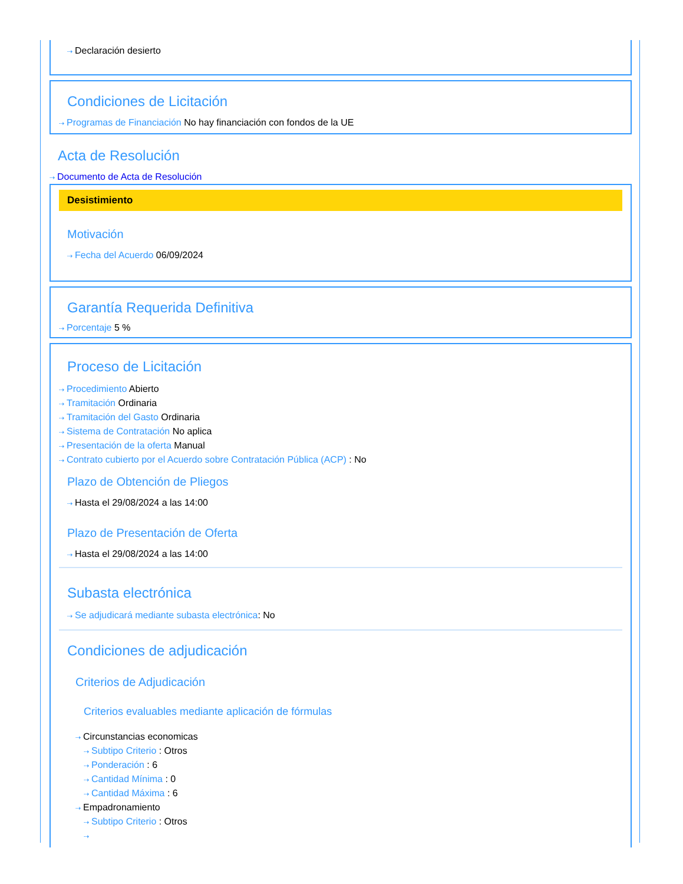⇢ Declaración desierto
Condiciones de Licitación
⇢ Programas de Financiación No hay financiación con fondos de la UE
Acta de Resolución
⇢ Documento de Acta de Resolución
Desistimiento
Motivación
⇢ Fecha del Acuerdo 06/09/2024
Garantía Requerida Definitiva
⇢ Porcentaje 5 %
Proceso de Licitación
⇢ Procedimiento Abierto
⇢ Tramitación Ordinaria
⇢ Tramitación del Gasto Ordinaria
⇢ Sistema de Contratación No aplica
⇢ Presentación de la oferta Manual
⇢ Contrato cubierto por el Acuerdo sobre Contratación Pública (ACP) : No
Plazo de Obtención de Pliegos
⇢ Hasta el 29/08/2024 a las 14:00
Plazo de Presentación de Oferta
⇢ Hasta el 29/08/2024 a las 14:00
Subasta electrónica
⇢ Se adjudicará mediante subasta electrónica: No
Condiciones de adjudicación
Criterios de Adjudicación
Criterios evaluables mediante aplicación de fórmulas
⇢ Circunstancias economicas
⇢ Subtipo Criterio : Otros
⇢ Ponderación : 6
⇢ Cantidad Mínima : 0
⇢ Cantidad Máxima : 6
⇢ Empadronamiento
⇢ Subtipo Criterio : Otros
⇢